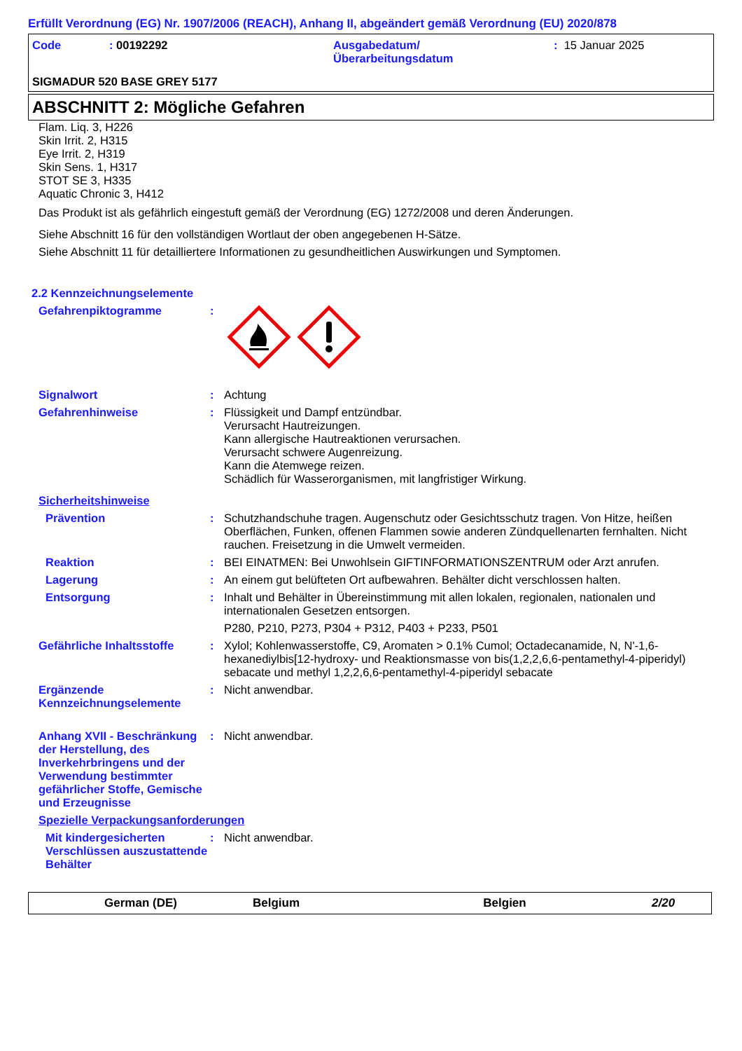Erfüllt Verordnung (EG) Nr. 1907/2006 (REACH), Anhang II, abgeändert gemäß Verordnung (EU) 2020/878
Code : 00192292 Ausgabedatum/
Überarbeitungsdatum
: 15 Januar 2025
SIGMADUR 520 BASE GREY 5177
ABSCHNITT 2: Mögliche Gefahren
Flam. Liq. 3, H226
Skin Irrit. 2, H315
Eye Irrit. 2, H319
Skin Sens. 1, H317
STOT SE 3, H335
Aquatic Chronic 3, H412
Das Produkt ist als gefährlich eingestuft gemäß der Verordnung (EG) 1272/2008 und deren Änderungen.
Siehe Abschnitt 16 für den vollständigen Wortlaut der oben angegebenen H-Sätze.
Siehe Abschnitt 11 für detailliertere Informationen zu gesundheitlichen Auswirkungen und Symptomen.
2.2 Kennzeichnungselemente
Gefahrenpiktogramme :
Signalwort : Achtung
Gefahrenhinweise : Flüssigkeit und Dampf entzündbar.
Verursacht Hautreizungen.
Kann allergische Hautreaktionen verursachen.
Verursacht schwere Augenreizung.
Kann die Atemwege reizen.
Schädlich für Wasserorganismen, mit langfristiger Wirkung.
Sicherheitshinweise
Prävention : Schutzhandschuhe tragen. Augenschutz oder Gesichtsschutz tragen. Von Hitze, heißen Oberflächen, Funken, offenen Flammen sowie anderen Zündquellenarten fernhalten. Nicht rauchen. Freisetzung in die Umwelt vermeiden.
Reaktion : BEI EINATMEN: Bei Unwohlsein GIFTINFORMATIONSZENTRUM oder Arzt anrufen.
Lagerung : An einem gut belüfteten Ort aufbewahren. Behälter dicht verschlossen halten.
Entsorgung : Inhalt und Behälter in Übereinstimmung mit allen lokalen, regionalen, nationalen und internationalen Gesetzen entsorgen.
P280, P210, P273, P304 + P312, P403 + P233, P501
Gefährliche Inhaltsstoffe
: Xylol; Kohlenwasserstoffe, C9, Aromaten > 0.1% Cumol; Octadecanamide, N, N'-1,6-hexanediylbis[12-hydroxy- und Reaktionsmasse von bis(1,2,2,6,6-pentamethyl-4-piperidyl) sebacate und methyl 1,2,2,6,6-pentamethyl-4-piperidyl sebacate
Ergänzende Kennzeichnungselemente
: Nicht anwendbar.
Anhang XVII - Beschränkung der Herstellung, des Inverkehrbringens und der Verwendung bestimmter gefährlicher Stoffe, Gemische und Erzeugnisse
: Nicht anwendbar.
Spezielle Verpackungsanforderungen
Mit kindergesicherten Verschlüssen auszustattende Behälter
: Nicht anwendbar.
German (DE) Belgium Belgien 2/20